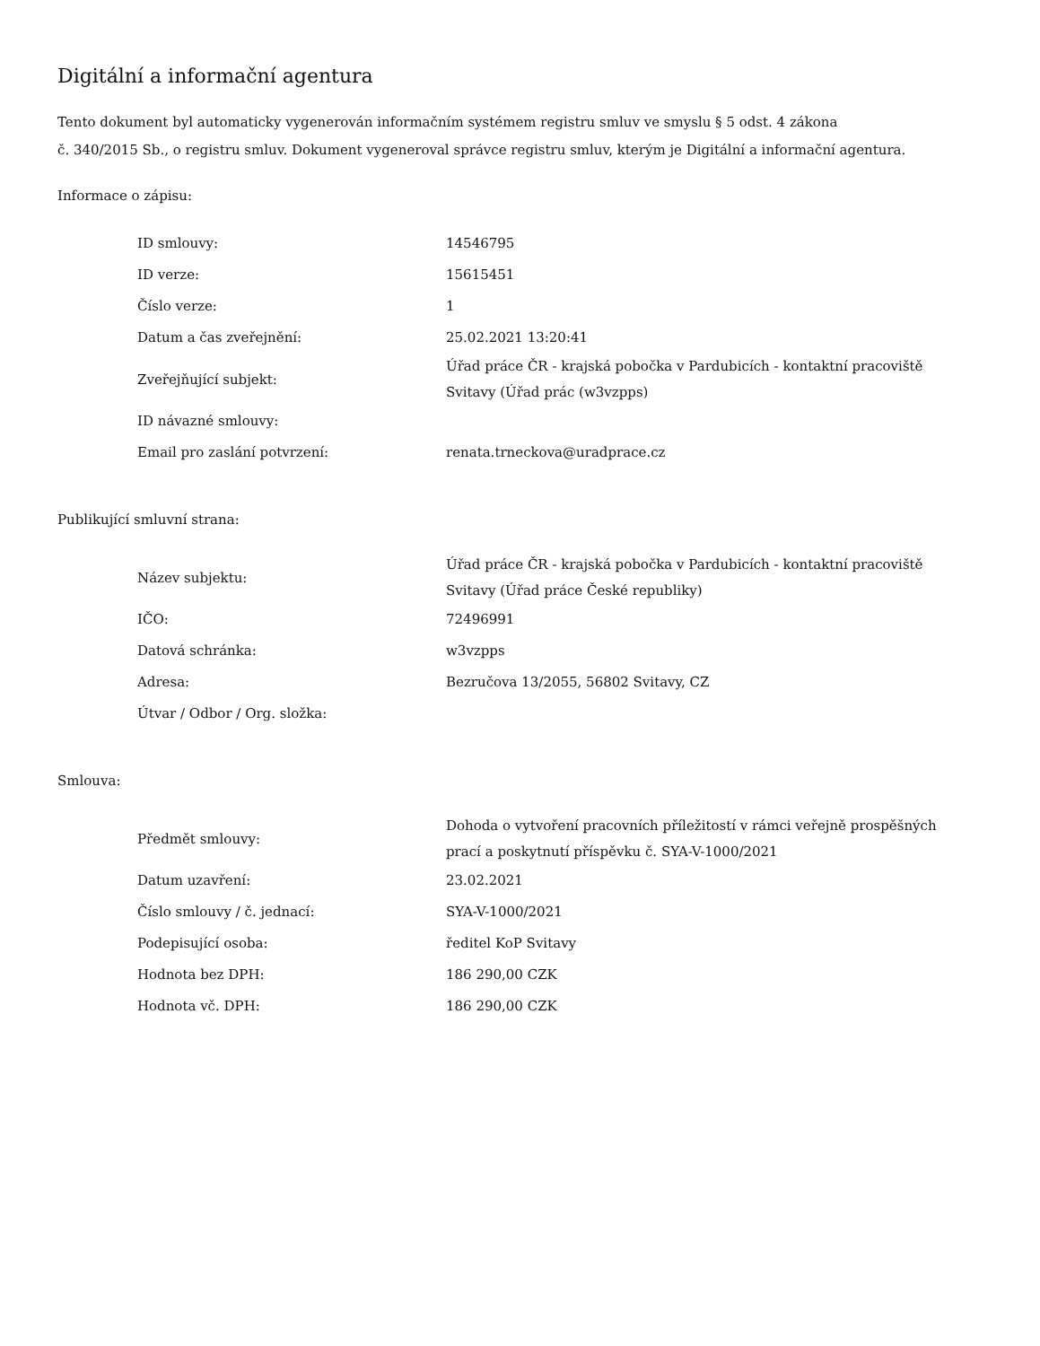Digitální a informační agentura
Tento dokument byl automaticky vygenerován informačním systémem registru smluv ve smyslu § 5 odst. 4 zákona
č. 340/2015 Sb., o registru smluv. Dokument vygeneroval správce registru smluv, kterým je Digitální a informační agentura.
Informace o zápisu:
| ID smlouvy: | 14546795 |
| ID verze: | 15615451 |
| Číslo verze: | 1 |
| Datum a čas zveřejnění: | 25.02.2021 13:20:41 |
| Zveřejňující subjekt: | Úřad práce ČR - krajská pobočka v Pardubicích - kontaktní pracoviště Svitavy (Úřad prác (w3vzpps) |
| ID návazné smlouvy: | |
| Email pro zaslání potvrzení: | renata.trneckova@uradprace.cz |
Publikující smluvní strana:
| Název subjektu: | Úřad práce ČR - krajská pobočka v Pardubicích - kontaktní pracoviště Svitavy (Úřad práce České republiky) |
| IČO: | 72496991 |
| Datová schránka: | w3vzpps |
| Adresa: | Bezručova 13/2055, 56802 Svitavy, CZ |
| Útvar / Odbor / Org. složka: | |
Smlouva:
| Předmět smlouvy: | Dohoda o vytvoření pracovních příležitostí v rámci veřejně prospěšných prací a poskytnutí příspěvku č. SYA-V-1000/2021 |
| Datum uzavření: | 23.02.2021 |
| Číslo smlouvy / č. jednací: | SYA-V-1000/2021 |
| Podepisující osoba: | ředitel KoP Svitavy |
| Hodnota bez DPH: | 186 290,00 CZK |
| Hodnota vč. DPH: | 186 290,00 CZK |